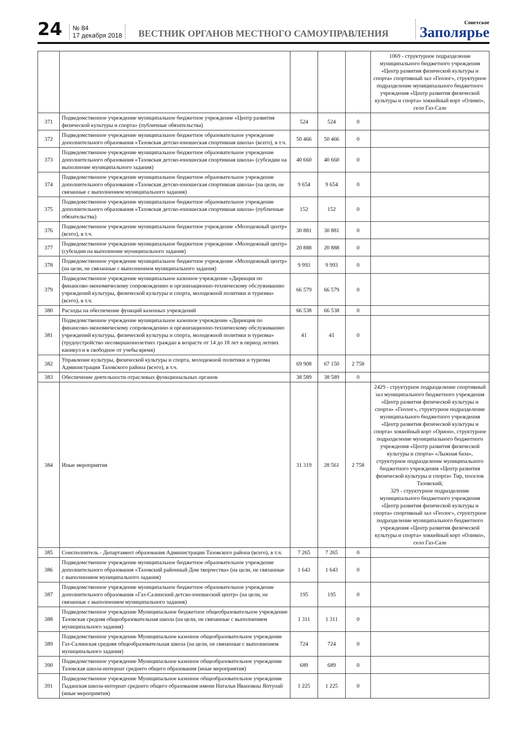24
№ 84
17 декабря 2018
ВЕСТНИК ОРГАНОВ МЕСТНОГО САМОУПРАВЛЕНИЯ
Советское
Заполярье
| | | | | | 1069 - структурное подразделение муниципального бюджетного учреждения «Центр развития физической культуры и спорта» спортивный зал «Геолог», структурное подразделение муниципального бюджетного учреждения «Центр развития физической культуры и спорта» хоккейный корт «Олимп», село Газ-Сале |
| 371 | Подведомственное учреждение муниципальное бюджетное учреждение «Центр развития физической культуры и спорта» (публичные обязательства) | 524 | 524 | 0 | |
| 372 | Подведомственное учреждение муниципальное бюджетное образовательное учреждение дополнительного образования «Тазовская детско-юношеская спортивная школа» (всего), в т.ч. | 50 466 | 50 466 | 0 | |
| 373 | Подведомственное учреждение муниципальное бюджетное образовательное учреждение дополнительного образования «Тазовская детско-юношеская спортивная школа» (субсидии на выполнение муниципального задания) | 40 660 | 40 660 | 0 | |
| 374 | Подведомственное учреждение муниципальное бюджетное образовательное учреждение дополнительного образования «Тазовская детско-юношеская спортивная школа» (на цели, не связанные с выполнением муниципального задания) | 9 654 | 9 654 | 0 | |
| 375 | Подведомственное учреждение муниципальное бюджетное образовательное учреждение дополнительного образования «Тазовская детско-юношеская спортивная школа» (публичные обязательства) | 152 | 152 | 0 | |
| 376 | Подведомственное учреждение муниципальное бюджетное учреждение «Молодежный центр» (всего), в т.ч. | 30 881 | 30 881 | 0 | |
| 377 | Подведомственное учреждение муниципальное бюджетное учреждение «Молодежный центр» (субсидии на выполнение муниципального задания) | 20 888 | 20 888 | 0 | |
| 378 | Подведомственное учреждение муниципальное бюджетное учреждение «Молодежный центр» (на цели, не связанные с выполнением муниципального задания) | 9 993 | 9 993 | 0 | |
| 379 | Подведомственное учреждение муниципальное казенное учреждение «Дирекция по финансово-экономическому сопровождению и организационно-техническому обслуживанию учреждений культуры, физической культуры и спорта, молодежной политики и туризма» (всего), в т.ч. | 66 579 | 66 579 | 0 | |
| 380 | Расходы на обеспечение функций казенных учреждений | 66 538 | 66 538 | 0 | |
| 381 | Подведомственное учреждение муниципальное казенное учреждение «Дирекция по финансово-экономическому сопровождению и организационно-техническому обслуживанию учреждений культуры, физической культуры и спорта, молодежной политики и туризма» (трудоустройство несовершеннолетних граждан в возрасте от 14 до 18 лет в период летних каникул и в свободное от учебы время) | 41 | 41 | 0 | |
| 382 | Управление культуры, физической культуры и спорта, молодежной политики и туризма Администрации Тазовского района (всего), в т.ч. | 69 908 | 67 150 | 2 758 | |
| 383 | Обеспечение деятельности отраслевых функциональных органов | 38 589 | 38 589 | 0 | |
| 384 | Иные мероприятия | 31 319 | 28 561 | 2 758 | 2429 - структурное подразделение спортивный зал муниципального бюджетного учреждения «Центр развития физической культуры и спорта» «Геолог», структурное подразделение муниципального бюджетного учреждения «Центр развития физической культуры и спорта» хоккейный корт «Орион», структурное подразделение муниципального бюджетного учреждения «Центр развития физической культуры и спорта» «Лыжная база», структурное подразделение муниципального бюджетного учреждения «Центр развития физической культуры и спорта» Тир, поселок Тазовский; 329 - структурное подразделение муниципального бюджетного учреждения «Центр развития физической культуры и спорта» спортивный зал «Геолог», структурное подразделение муниципального бюджетного учреждения «Центр развития физической культуры и спорта» хоккейный корт «Олимп», село Газ-Сале |
| 385 | Соисполнитель - Департамент образования Администрации Тазовского района (всего), в т.ч. | 7 265 | 7 265 | 0 | |
| 386 | Подведомственное учреждение муниципальное бюджетное образовательное учреждение дополнительного образования «Тазовский районный Дом творчества» (на цели, не связанные с выполнением муниципального задания) | 1 643 | 1 643 | 0 | |
| 387 | Подведомственное учреждение муниципальное бюджетное образовательное учреждение дополнительного образования «Газ-Салинский детско-юношеский центр» (на цели, не связанные с выполнением муниципального задания) | 195 | 195 | 0 | |
| 388 | Подведомственное учреждение Муниципальное бюджетное общеобразовательное учреждение Тазовская средняя общеобразовательная школа (на цели, не связанные с выполнением муниципального задания) | 1 311 | 1 311 | 0 | |
| 389 | Подведомственное учреждение Муниципальное казенное общеобразовательное учреждение Газ-Салинская средняя общеобразовательная школа (на цели, не связанные с выполнением муниципального задания) | 724 | 724 | 0 | |
| 390 | Подведомственное учреждение Муниципальное казенное общеобразовательное учреждение Тазовская школа-интернат среднего общего образования (иные мероприятия) | 689 | 689 | 0 | |
| 391 | Подведомственное учреждение Муниципальное казенное общеобразовательное учреждение Гыданская школа-интернат среднего общего образования имени Натальи Ивановны Яптунай (иные мероприятия) | 1 225 | 1 225 | 0 | |